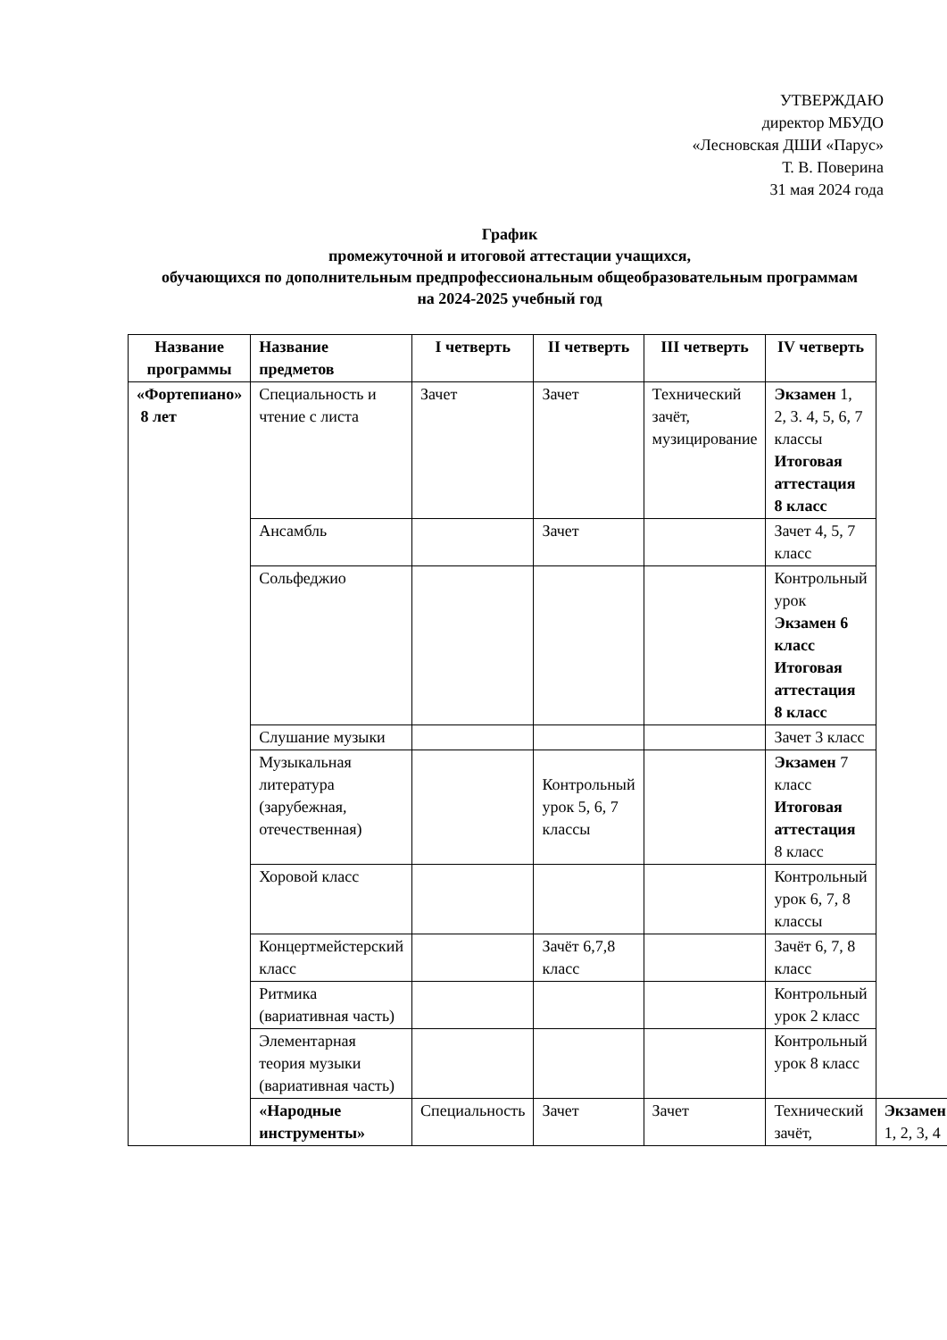УТВЕРЖДАЮ
директор МБУДО
«Лесновская ДШИ «Парус»
Т. В. Поверина
31 мая 2024 года
График
промежуточной и итоговой аттестации учащихся,
обучающихся по дополнительным предпрофессиональным общеобразовательным программам
на 2024-2025 учебный год
| Название программы | Название предметов | I четверть | II четверть | III четверть | IV четверть | |
| --- | --- | --- | --- | --- | --- | --- |
| «Фортепиано» 8 лет | Специальность и чтение с листа | Зачет | Зачет | Технический зачёт, музицирование | Экзамен 1, 2, 3. 4, 5, 6, 7 классы Итоговая аттестация 8 класс | |
| | Ансамбль | | Зачет | | Зачет 4, 5, 7 класс | |
| | Сольфеджио | | | | Контрольный урок Экзамен 6 класс Итоговая аттестация 8 класс | |
| | Слушание музыки | | | | Зачет 3 класс | |
| | Музыкальная литература (зарубежная, отечественная) | | Контрольный урок 5, 6, 7 классы | | Экзамен 7 класс Итоговая аттестация 8 класс | |
| | Хоровой класс | | | | Контрольный урок 6, 7, 8 классы | |
| | Концертмейстерский класс | | Зачёт 6,7,8 класс | | Зачёт 6, 7, 8 класс | |
| | Ритмика (вариативная часть) | | | | Контрольный урок 2 класс | |
| | Элементарная теория музыки (вариативная часть) | | | | Контрольный урок 8 класс | |
| | «Народные инструменты» | Специальность | Зачет | Зачет | Технический зачёт, | Экзамен 1, 2, 3, 4 |